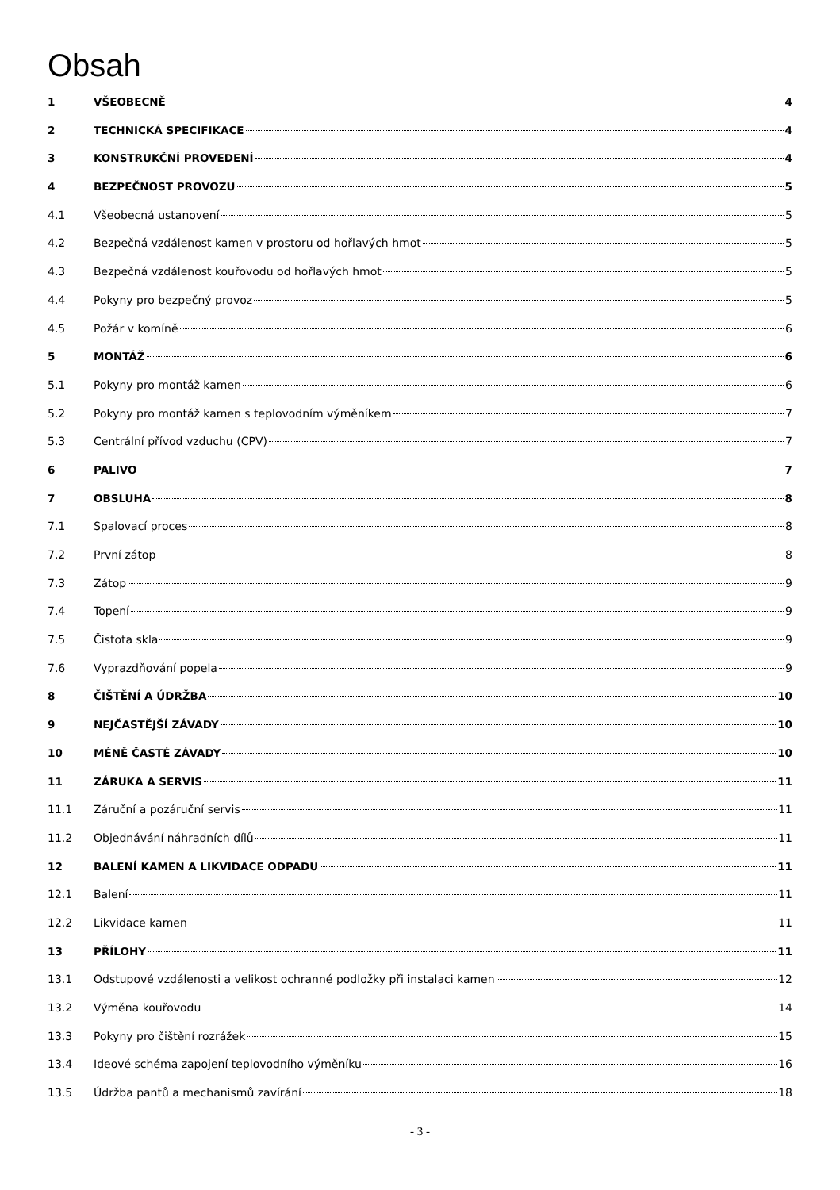Obsah
1 VŠEOBECNĚ 4
2 TECHNICKÁ SPECIFIKACE 4
3 KONSTRUKČNÍ PROVEDENÍ 4
4 BEZPEČNOST PROVOZU 5
4.1 Všeobecná ustanovení 5
4.2 Bezpečná vzdálenost kamen v prostoru od hořlavých hmot 5
4.3 Bezpečná vzdálenost kouřovodu od hořlavých hmot 5
4.4 Pokyny pro bezpečný provoz 5
4.5 Požár v komíně 6
5 MONTÁŽ 6
5.1 Pokyny pro montáž kamen 6
5.2 Pokyny pro montáž kamen s teplovodním výměníkem 7
5.3 Centrální přívod vzduchu (CPV) 7
6 PALIVO 7
7 OBSLUHA 8
7.1 Spalovací proces 8
7.2 První zátop 8
7.3 Zátop 9
7.4 Topení 9
7.5 Čistota skla 9
7.6 Vyprazdňování popela 9
8 ČIŠTĚNÍ A ÚDRŽBA 10
9 NEJČASTĚJŠÍ ZÁVADY 10
10 MÉNĚ ČASTÉ ZÁVADY 10
11 ZÁRUKA A SERVIS 11
11.1 Záruční a pozáruční servis 11
11.2 Objednávání náhradních dílů 11
12 BALENÍ KAMEN A LIKVIDACE ODPADU 11
12.1 Balení 11
12.2 Likvidace kamen 11
13 PŘÍLOHY 11
13.1 Odstupové vzdálenosti a velikost ochranné podložky při instalaci kamen 12
13.2 Výměna kouřovodu 14
13.3 Pokyny pro čištění rozrážek 15
13.4 Ideové schéma zapojení teplovodního výměníku 16
13.5 Údržba pantů a mechanismů zavírání 18
- 3 -